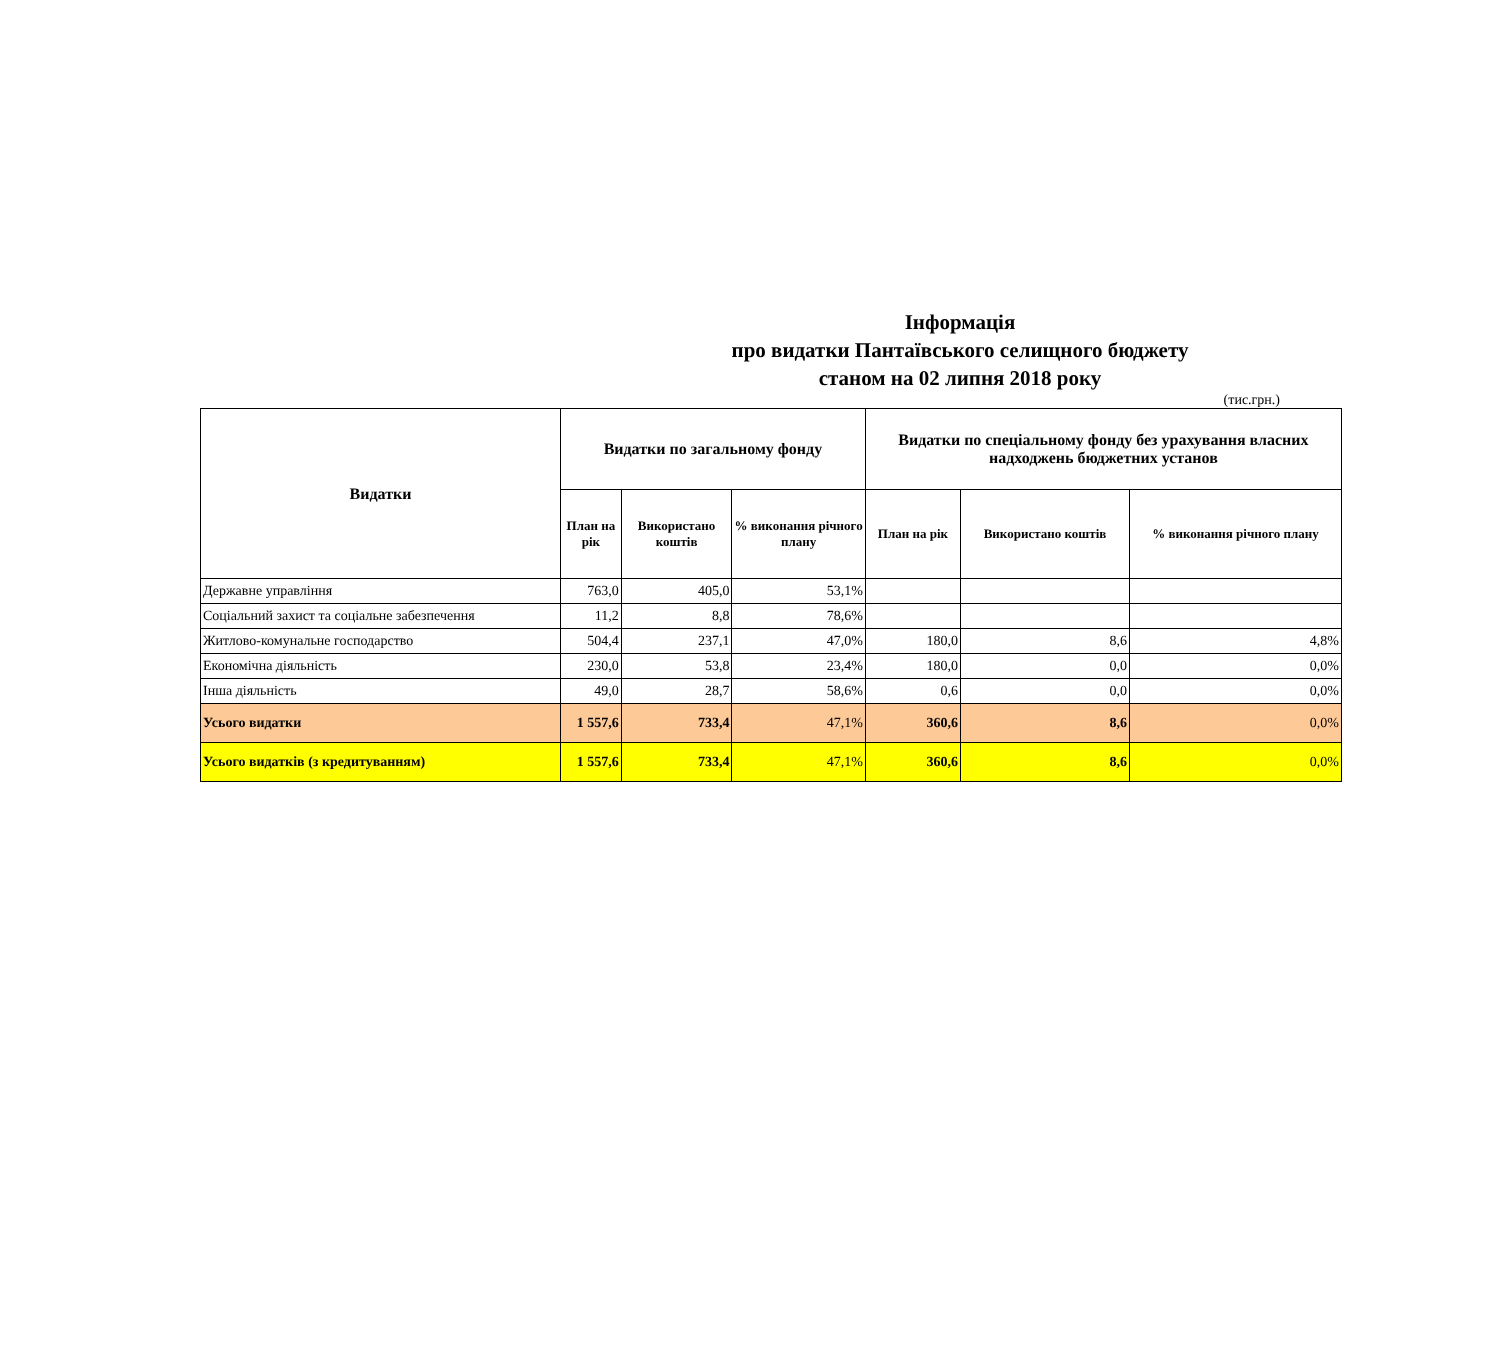Інформація
про видатки Пантаївського селищного бюджету
станом на 02 липня 2018 року
(тис.грн.)
| Видатки | Видатки по загальному фонду | | | Видатки по спеціальному фонду без урахування власних надходжень бюджетних установ | | |
| --- | --- | --- | --- | --- | --- | --- |
| | План на рік | Використано коштів | % виконання річного плану | План на рік | Використано коштів | % виконання річного плану |
| Державне управління | 763,0 | 405,0 | 53,1% | | | |
| Соціальний захист та соціальне забезпечення | 11,2 | 8,8 | 78,6% | | | |
| Житлово-комунальне господарство | 504,4 | 237,1 | 47,0% | 180,0 | 8,6 | 4,8% |
| Економічна діяльність | 230,0 | 53,8 | 23,4% | 180,0 | 0,0 | 0,0% |
| Інша діяльність | 49,0 | 28,7 | 58,6% | 0,6 | 0,0 | 0,0% |
| Усього видатки | 1 557,6 | 733,4 | 47,1% | 360,6 | 8,6 | 0,0% |
| Усього видатків (з кредитуванням) | 1 557,6 | 733,4 | 47,1% | 360,6 | 8,6 | 0,0% |